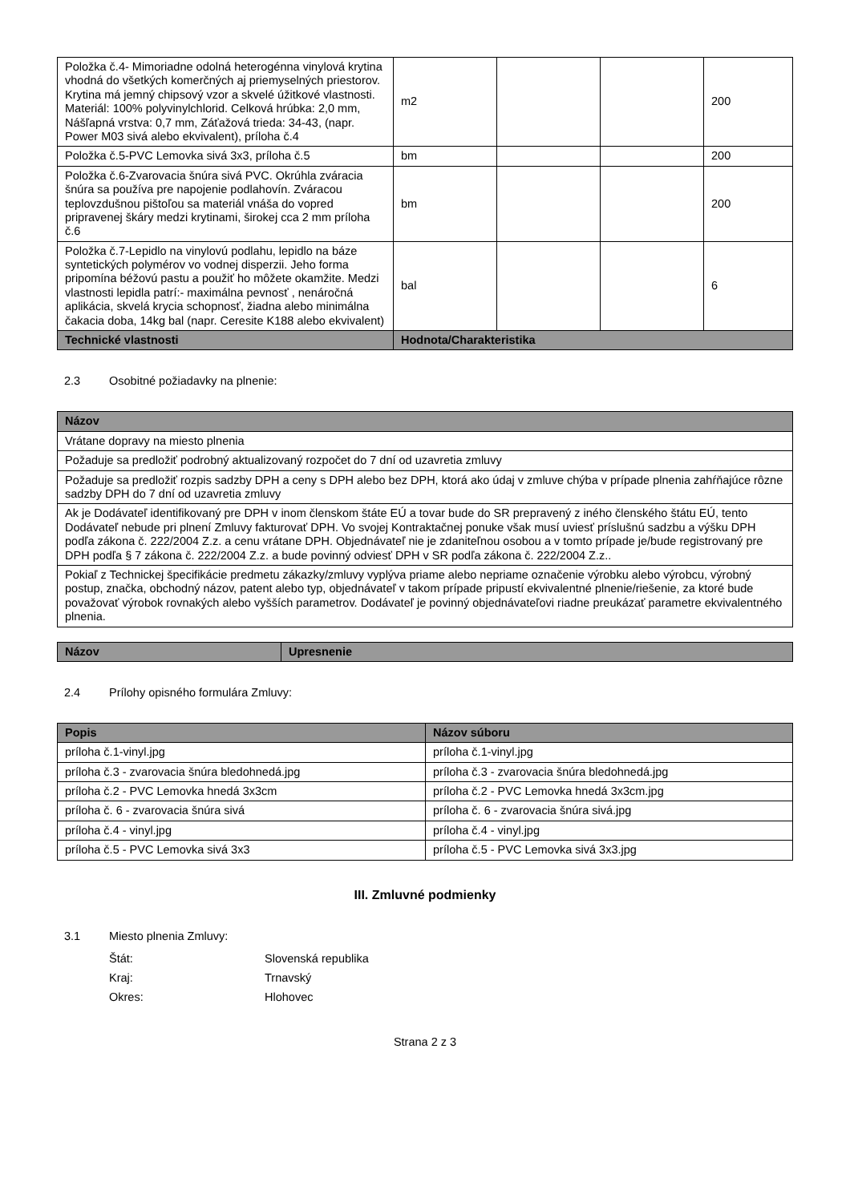| Položka č.4- Mimoriadne odolná heterogénna vinylová krytina vhodná do všetkých komerčných aj priemyselných priestorov. Krytina má jemný chipsový vzor a skvelé úžitkové vlastnosti. Materiál: 100% polyvinylchlorid. Celková hrúbka: 2,0 mm, Nášľapná vrstva: 0,7 mm, Záťažová trieda: 34-43, (napr. Power M03 sivá alebo ekvivalent), príloha č.4 | m2 | | | 200 |
| Položka č.5-PVC Lemovka sivá 3x3, príloha č.5 | bm | | | 200 |
| Položka č.6-Zvarovacia šnúra sivá PVC. Okrúhla zváracia šnúra sa používa pre napojenie podlahovín. Zváracou teplovzdušnou pištoľou sa materiál vnáša do vopred pripravenej škáry medzi krytinami, širokej cca 2 mm príloha č.6 | bm | | | 200 |
| Položka č.7-Lepidlo na vinylovú podlahu, lepidlo na báze syntetických polymérov vo vodnej disperzii. Jeho forma pripomína béžovú pastu a použiť ho môžete okamžite. Medzi vlastnosti lepidla patrí:- maximálna pevnosť , nenáročná aplikácia, skvelá krycia schopnosť, žiadna alebo minimálna čakacia doba, 14kg bal (napr. Ceresite K188 alebo ekvivalent) | bal | | | 6 |
| Technické vlastnosti | Hodnota/Charakteristika | | | |
2.3 Osobitné požiadavky na plnenie:
| Názov |
| --- |
| Vrátane dopravy na miesto plnenia |
| Požaduje sa predložiť podrobný aktualizovaný rozpočet do 7 dní od uzavretia zmluvy |
| Požaduje sa predložiť rozpis sadzby DPH a ceny s DPH alebo bez DPH, ktorá ako údaj v zmluve chýba v prípade plnenia zahŕňajúce rôzne sadzby DPH do 7 dní od uzavretia zmluvy |
| Ak je Dodávateľ identifikovaný pre DPH v inom členskom štáte EÚ a tovar bude do SR prepravený z iného členského štátu EÚ, tento Dodávateľ nebude pri plnení Zmluvy fakturovať DPH. Vo svojej Kontraktačnej ponuke však musí uviesť príslušnú sadzbu a výšku DPH podľa zákona č. 222/2004 Z.z. a cenu vrátane DPH. Objednávateľ nie je zdaniteľnou osobou a v tomto prípade je/bude registrovaný pre DPH podľa § 7 zákona č. 222/2004 Z.z. a bude povinný odviesť DPH v SR podľa zákona č. 222/2004 Z.z.. |
| Pokiaľ z Technickej špecifikácie predmetu zákazky/zmluvy vyplýva priame alebo nepriame označenie výrobku alebo výrobcu, výrobný postup, značka, obchodný názov, patent alebo typ, objednávateľ v takom prípade pripustí ekvivalentné plnenie/riešenie, za ktoré bude považovať výrobok rovnakých alebo vyšších parametrov. Dodávateľ je povinný objednávateľovi riadne preukázať parametre ekvivalentného plnenia. |
| Názov | Upresnenie |
| --- | --- |
2.4 Prílohy opisného formulára Zmluvy:
| Popis | Názov súboru |
| --- | --- |
| príloha č.1-vinyl.jpg | príloha č.1-vinyl.jpg |
| príloha č.3 - zvarovacia šnúra bledohnedá.jpg | príloha č.3 - zvarovacia šnúra bledohnedá.jpg |
| príloha č.2 - PVC Lemovka hnedá 3x3cm | príloha č.2 - PVC Lemovka hnedá 3x3cm.jpg |
| príloha č. 6 - zvarovacia šnúra sivá | príloha č. 6 - zvarovacia šnúra sivá.jpg |
| príloha č.4 - vinyl.jpg | príloha č.4 - vinyl.jpg |
| príloha č.5 - PVC Lemovka sivá 3x3 | príloha č.5 - PVC Lemovka sivá 3x3.jpg |
III. Zmluvné podmienky
3.1 Miesto plnenia Zmluvy:
Štát: Slovenská republika
Kraj: Trnavský
Okres: Hlohovec
Strana 2 z 3